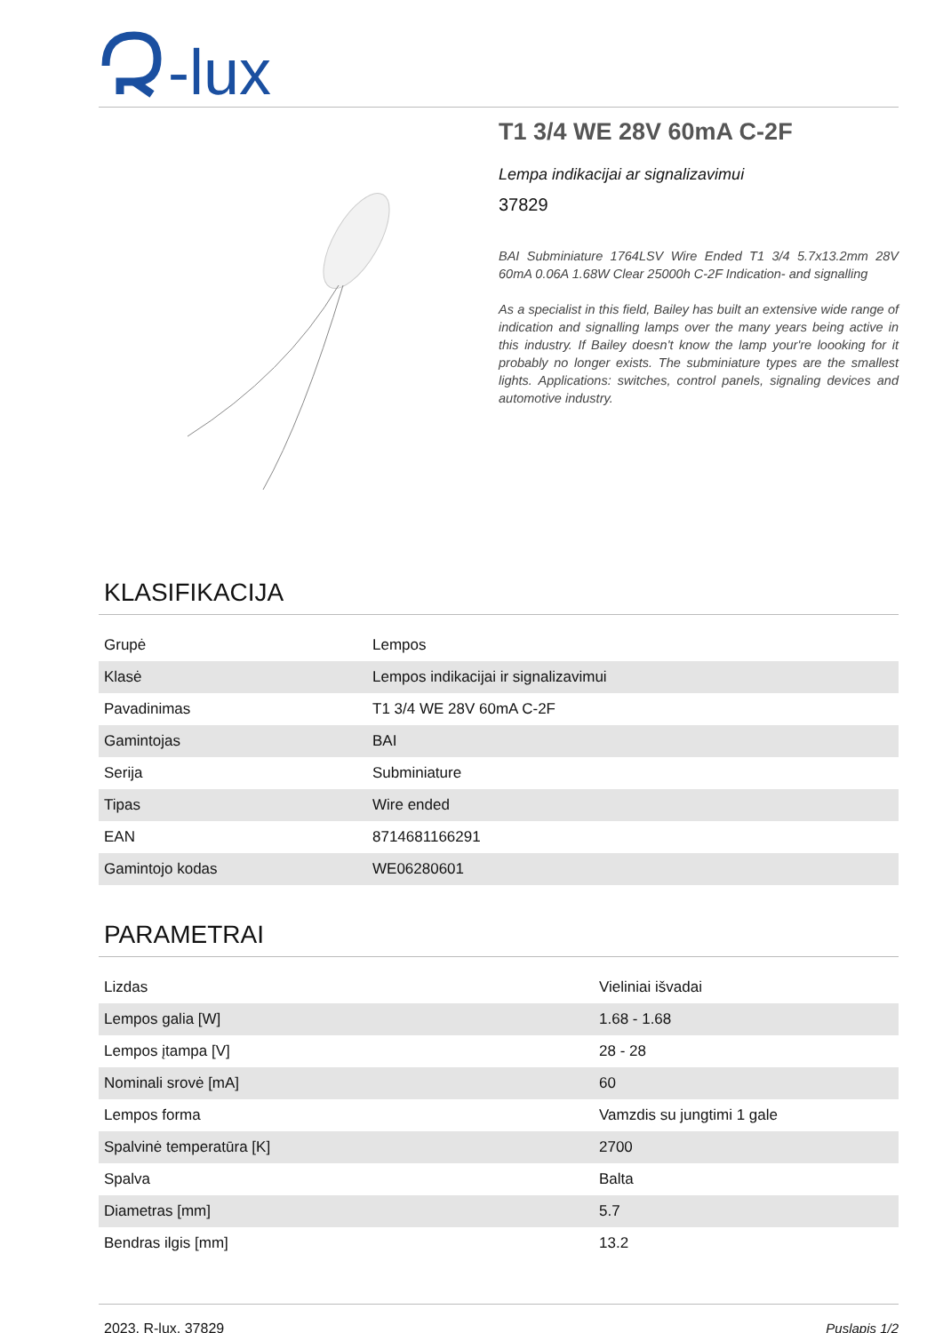-lux
T1 3/4 WE 28V 60mA C-2F
Lempa indikacijai ar signalizavimui
37829
BAI Subminiature 1764LSV Wire Ended T1 3/4 5.7x13.2mm 28V 60mA 0.06A 1.68W Clear 25000h C-2F Indication- and signalling
As a specialist in this field, Bailey has built an extensive wide range of indication and signalling lamps over the many years being active in this industry. If Bailey doesn't know the lamp your're loooking for it probably no longer exists. The subminiature types are the smallest lights. Applications: switches, control panels, signaling devices and automotive industry.
KLASIFIKACIJA
| Grupė | Lempos |
| Klasė | Lempos indikacijai ir signalizavimui |
| Pavadinimas | T1 3/4 WE 28V 60mA C-2F |
| Gamintojas | BAI |
| Serija | Subminiature |
| Tipas | Wire ended |
| EAN | 8714681166291 |
| Gamintojo kodas | WE06280601 |
PARAMETRAI
| Lizdas | Vieliniai išvadai |
| Lempos galia [W] | 1.68 - 1.68 |
| Lempos įtampa [V] | 28 - 28 |
| Nominali srovė [mA] | 60 |
| Lempos forma | Vamzdis su jungtimi 1 gale |
| Spalvinė temperatūra [K] | 2700 |
| Spalva | Balta |
| Diametras [mm] | 5.7 |
| Bendras ilgis [mm] | 13.2 |
2023, R-lux, 37829 Puslapis 1/2